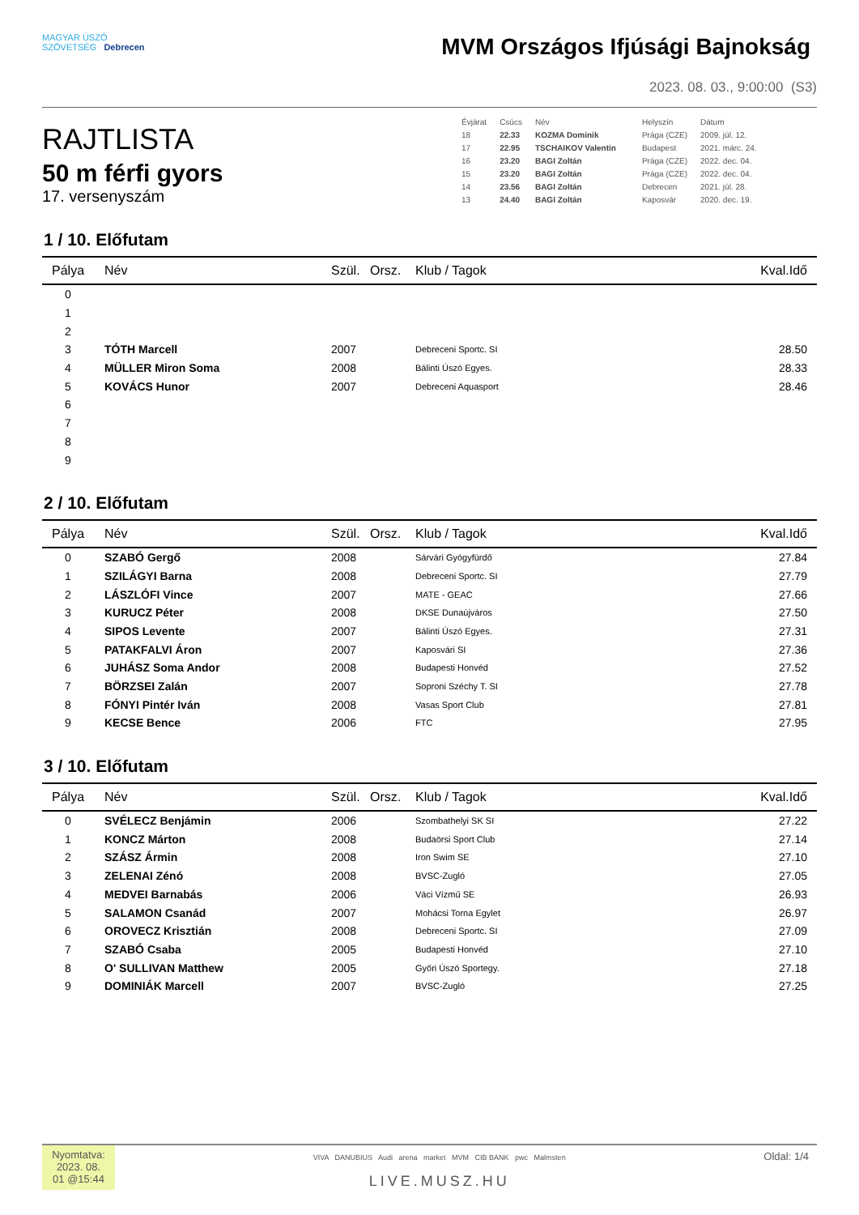MAGYAR ÚSZÓ
SZÖVETSÉG Debrecen
MVM Országos Ifjúsági Bajnokság
2023. 08. 03., 9:00:00 (S3)
RAJTLISTA
50 m férfi gyors
17. versenyszám
| Évjárat | Csúcs | Név | | Helyszín | Dátum |
| 18 | 22.33 | KOZMA Dominik | | Prága (CZE) | 2009. júl. 12. |
| 17 | 22.95 | TSCHAIKOV Valentin | | Budapest | 2021. márc. 24. |
| 16 | 23.20 | BAGI Zoltán | | Prága (CZE) | 2022. dec. 04. |
| 15 | 23.20 | BAGI Zoltán | | Prága (CZE) | 2022. dec. 04. |
| 14 | 23.56 | BAGI Zoltán | | Debrecen | 2021. júl. 28. |
| 13 | 24.40 | BAGI Zoltán | | Kaposvár | 2020. dec. 19. |
1 / 10. Előfutam
| Pálya | Név | Szül. | Orsz. | Klub / Tagok | Kval.Idő |
| --- | --- | --- | --- | --- | --- |
| 0 | | | | | |
| 1 | | | | | |
| 2 | | | | | |
| 3 | TÓTH Marcell | 2007 | | Debreceni Sportc. SI | 28.50 |
| 4 | MÜLLER Miron Soma | 2008 | | Bálinti Úszó Egyes. | 28.33 |
| 5 | KOVÁCS Hunor | 2007 | | Debreceni Aquasport | 28.46 |
| 6 | | | | | |
| 7 | | | | | |
| 8 | | | | | |
| 9 | | | | | |
2 / 10. Előfutam
| Pálya | Név | Szül. | Orsz. | Klub / Tagok | Kval.Idő |
| --- | --- | --- | --- | --- | --- |
| 0 | SZABÓ Gergő | 2008 | | Sárvári Gyógyfürdő | 27.84 |
| 1 | SZILÁGYI Barna | 2008 | | Debreceni Sportc. SI | 27.79 |
| 2 | LÁSZLÓFI Vince | 2007 | | MATE - GEAC | 27.66 |
| 3 | KURUCZ Péter | 2008 | | DKSE Dunaújváros | 27.50 |
| 4 | SIPOS Levente | 2007 | | Bálinti Úszó Egyes. | 27.31 |
| 5 | PATAKFALVI Áron | 2007 | | Kaposvári SI | 27.36 |
| 6 | JUHÁSZ Soma Andor | 2008 | | Budapesti Honvéd | 27.52 |
| 7 | BÖRZSEI Zalán | 2007 | | Soproni Széchy T. SI | 27.78 |
| 8 | FÓNYI Pintér Iván | 2008 | | Vasas Sport Club | 27.81 |
| 9 | KECSE Bence | 2006 | | FTC | 27.95 |
3 / 10. Előfutam
| Pálya | Név | Szül. | Orsz. | Klub / Tagok | Kval.Idő |
| --- | --- | --- | --- | --- | --- |
| 0 | SVÉLECZ Benjámin | 2006 | | Szombathelyi SK SI | 27.22 |
| 1 | KONCZ Márton | 2008 | | Budaörsi Sport Club | 27.14 |
| 2 | SZÁSZ Ármin | 2008 | | Iron Swim SE | 27.10 |
| 3 | ZELENAI Zénó | 2008 | | BVSC-Zugló | 27.05 |
| 4 | MEDVEI Barnabás | 2006 | | Váci Vízmű SE | 26.93 |
| 5 | SALAMON Csanád | 2007 | | Mohácsi Torna Egylet | 26.97 |
| 6 | OROVECZ Krisztián | 2008 | | Debreceni Sportc. SI | 27.09 |
| 7 | SZABÓ Csaba | 2005 | | Budapesti Honvéd | 27.10 |
| 8 | O' SULLIVAN Matthew | 2005 | | Győri Úszó Sportegy. | 27.18 |
| 9 | DOMINIÁK Marcell | 2007 | | BVSC-Zugló | 27.25 |
Nyomtatva: 2023. 08. 01 @15:44
VIVA DANUBIUS Audi arena market MVM CIB BANK pwc Malmsten
LIVE.MUSZ.HU
Oldal: 1/4